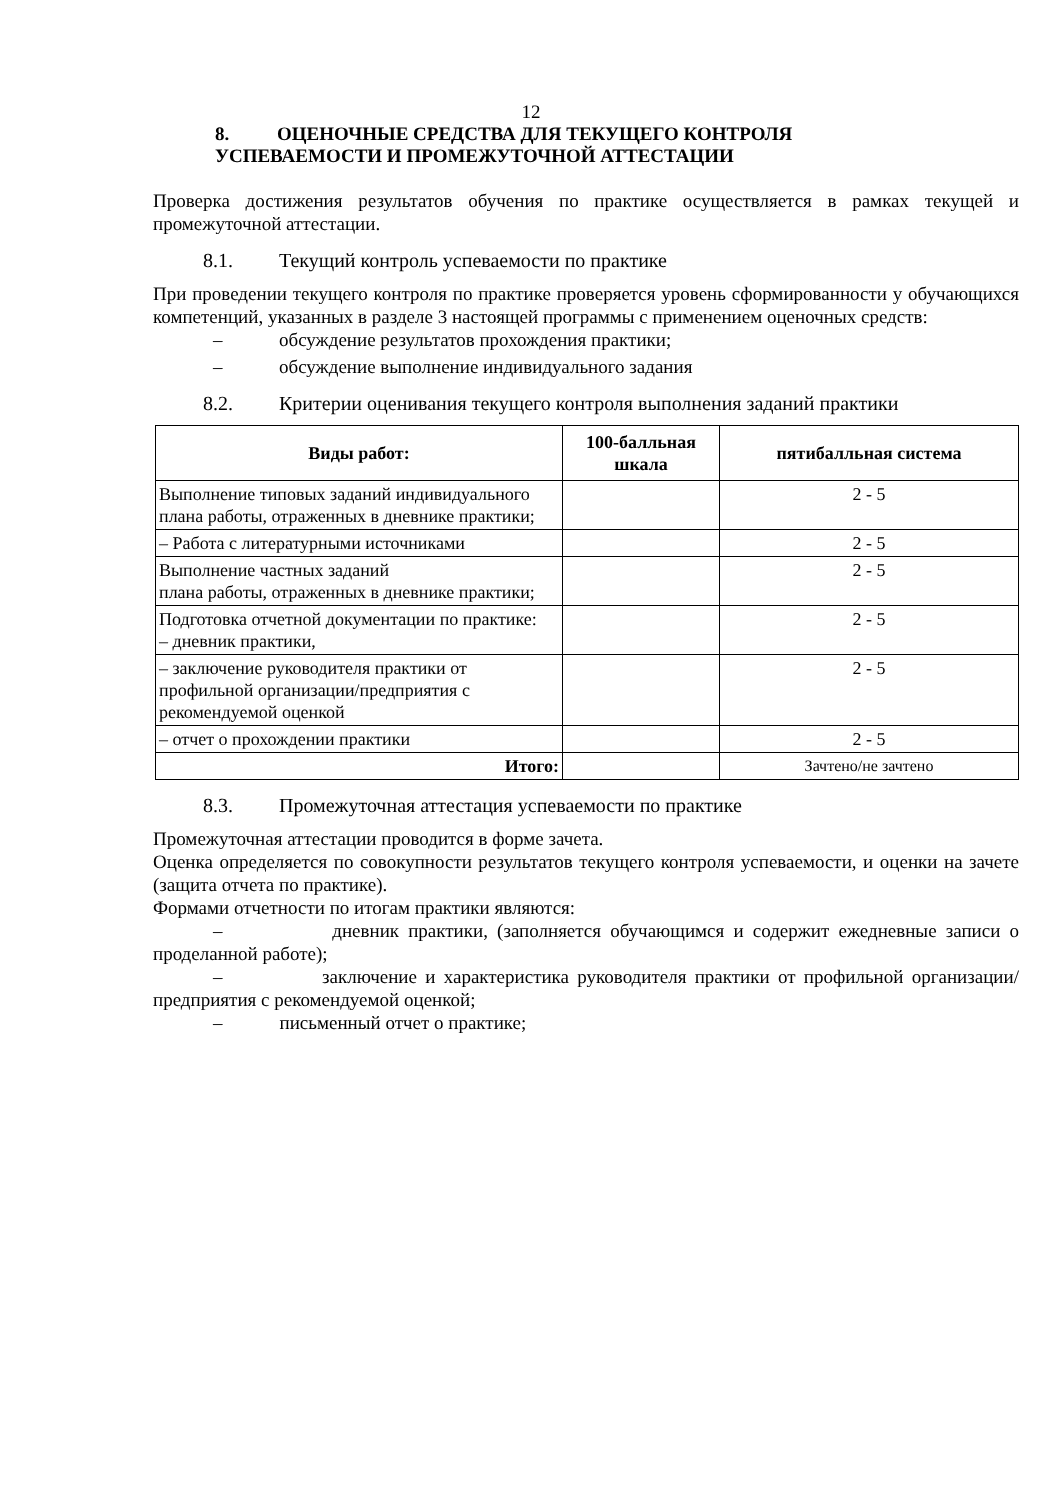12
8. ОЦЕНОЧНЫЕ СРЕДСТВА ДЛЯ ТЕКУЩЕГО КОНТРОЛЯ
УСПЕВАЕМОСТИ И ПРОМЕЖУТОЧНОЙ АТТЕСТАЦИИ
Проверка достижения результатов обучения по практике осуществляется в рамках текущей и промежуточной аттестации.
8.1. Текущий контроль успеваемости по практике
При проведении текущего контроля по практике проверяется уровень сформированности у обучающихся компетенций, указанных в разделе 3 настоящей программы с применением оценочных средств:
– обсуждение результатов прохождения практики;
– обсуждение выполнение индивидуального задания
8.2. Критерии оценивания текущего контроля выполнения заданий практики
| Виды работ: | 100-балльная шкала | пятибалльная система |
| --- | --- | --- |
| Выполнение типовых заданий индивидуального плана работы, отраженных в дневнике практики; | | 2 - 5 |
| – Работа с литературными источниками | | 2 - 5 |
| Выполнение частных заданий плана работы, отраженных в дневнике практики; | | 2 - 5 |
| Подготовка отчетной документации по практике: – дневник практики, | | 2 - 5 |
| – заключение руководителя практики от профильной организации/предприятия с рекомендуемой оценкой | | 2 - 5 |
| – отчет о прохождении практики | | 2 - 5 |
| Итого: | | Зачтено/не зачтено |
8.3. Промежуточная аттестация успеваемости по практике
Промежуточная аттестации проводится в форме зачета.
Оценка определяется по совокупности результатов текущего контроля успеваемости, и оценки на зачете (защита отчета по практике).
Формами отчетности по итогам практики являются:
– дневник практики, (заполняется обучающимся и содержит ежедневные записи о проделанной работе);
– заключение и характеристика руководителя практики от профильной организации/предприятия с рекомендуемой оценкой;
– письменный отчет о практике;